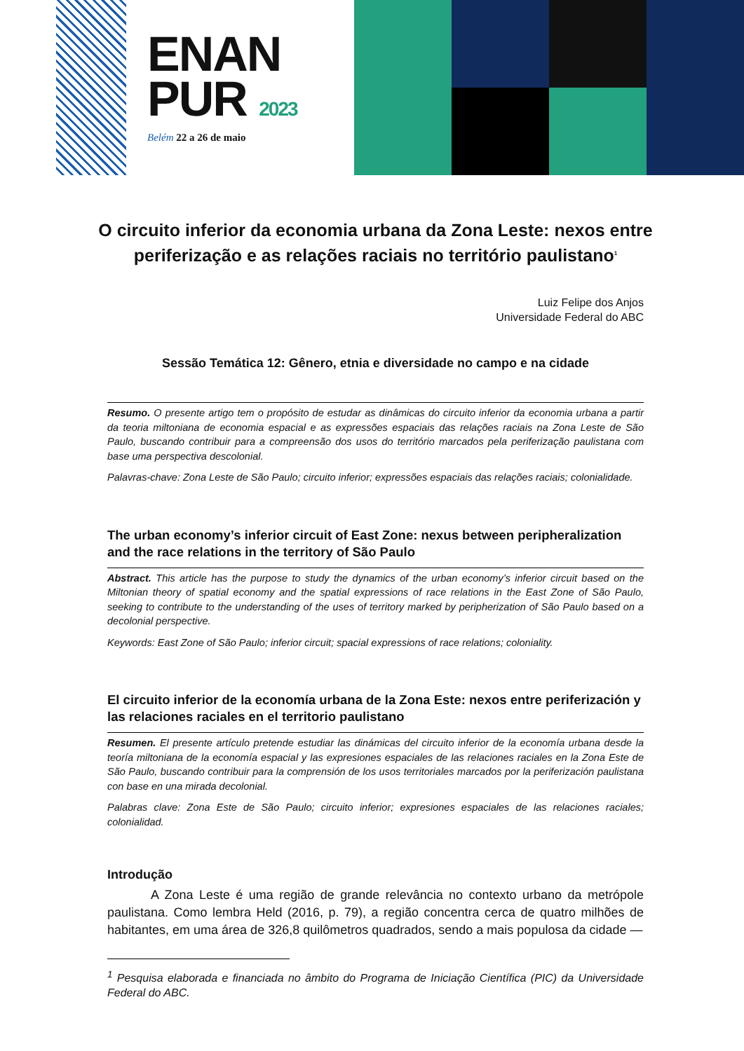ENAN
PUR 2023
Belém 22 a 26 de maio
O circuito inferior da economia urbana da Zona Leste: nexos entre periferização e as relações raciais no território paulistano<sup>1</sup>
Luiz Felipe dos Anjos
Universidade Federal do ABC
Sessão Temática 12: Gênero, etnia e diversidade no campo e na cidade
Resumo. O presente artigo tem o propósito de estudar as dinâmicas do circuito inferior da economia urbana a partir da teoria miltoniana de economia espacial e as expressões espaciais das relações raciais na Zona Leste de São Paulo, buscando contribuir para a compreensão dos usos do território marcados pela periferização paulistana com base uma perspectiva descolonial.
Palavras-chave: Zona Leste de São Paulo; circuito inferior; expressões espaciais das relações raciais; colonialidade.
The urban economy’s inferior circuit of East Zone: nexus between peripheralization and the race relations in the territory of São Paulo
Abstract. This article has the purpose to study the dynamics of the urban economy’s inferior circuit based on the Miltonian theory of spatial economy and the spatial expressions of race relations in the East Zone of São Paulo, seeking to contribute to the understanding of the uses of territory marked by peripherization of São Paulo based on a decolonial perspective.
Keywords: East Zone of São Paulo; inferior circuit; spacial expressions of race relations; coloniality.
El circuito inferior de la economía urbana de la Zona Este: nexos entre periferización y las relaciones raciales en el territorio paulistano
Resumen. El presente artículo pretende estudiar las dinámicas del circuito inferior de la economía urbana desde la teoría miltoniana de la economía espacial y las expresiones espaciales de las relaciones raciales en la Zona Este de São Paulo, buscando contribuir para la comprensión de los usos territoriales marcados por la periferización paulistana con base en una mirada decolonial.
Palabras clave: Zona Este de São Paulo; circuito inferior; expresiones espaciales de las relaciones raciales; colonialidad.
Introdução
A Zona Leste é uma região de grande relevância no contexto urbano da metrópole paulistana. Como lembra Held (2016, p. 79), a região concentra cerca de quatro milhões de habitantes, em uma área de 326,8 quilômetros quadrados, sendo a mais populosa da cidade —
<sup>1</sup> Pesquisa elaborada e financiada no âmbito do Programa de Iniciação Científica (PIC) da Universidade Federal do ABC.